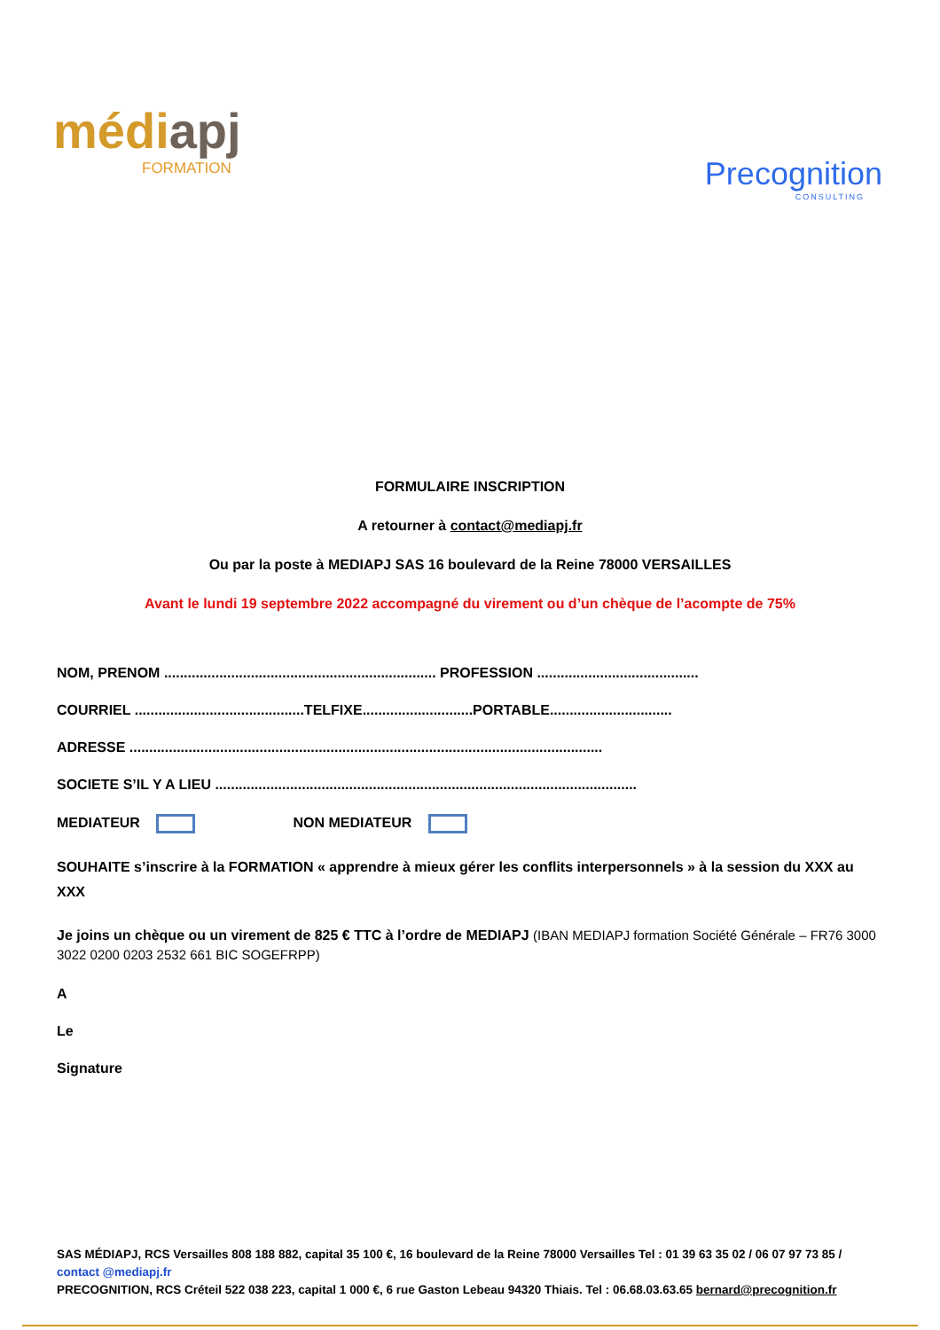médiapj
FORMATION
Precognition
CONSULTING
FORMULAIRE INSCRIPTION
A retourner à contact@mediapj.fr
Ou par la poste à MEDIAPJ SAS 16 boulevard de la Reine 78000 VERSAILLES
Avant le lundi 19 septembre 2022 accompagné du virement ou d’un chèque de l’acompte de 75%
NOM, PRENOM ..................................................................... PROFESSION .........................................
COURRIEL ...........................................TELFIXE............................PORTABLE...............................
ADRESSE ........................................................................................................................
SOCIETE S’IL Y A LIEU ...........................................................................................................
MEDIATEUR NON MEDIATEUR
SOUHAITE s’inscrire à la FORMATION « apprendre à mieux gérer les conflits interpersonnels » à la session du XXX au XXX
Je joins un chèque ou un virement de 825 € TTC à l’ordre de MEDIAPJ (IBAN MEDIAPJ formation Société Générale – FR76 3000 3022 0200 0203 2532 661 BIC SOGEFRPP)
A
Le
Signature
SAS MÉDIAPJ, RCS Versailles 808 188 882, capital 35 100 €, 16 boulevard de la Reine 78000 Versailles Tel : 01 39 63 35 02 / 06 07 97 73 85 / contact @mediapj.fr
PRECOGNITION, RCS Créteil 522 038 223, capital 1 000 €, 6 rue Gaston Lebeau 94320 Thiais. Tel : 06.68.03.63.65 bernard@precognition.fr